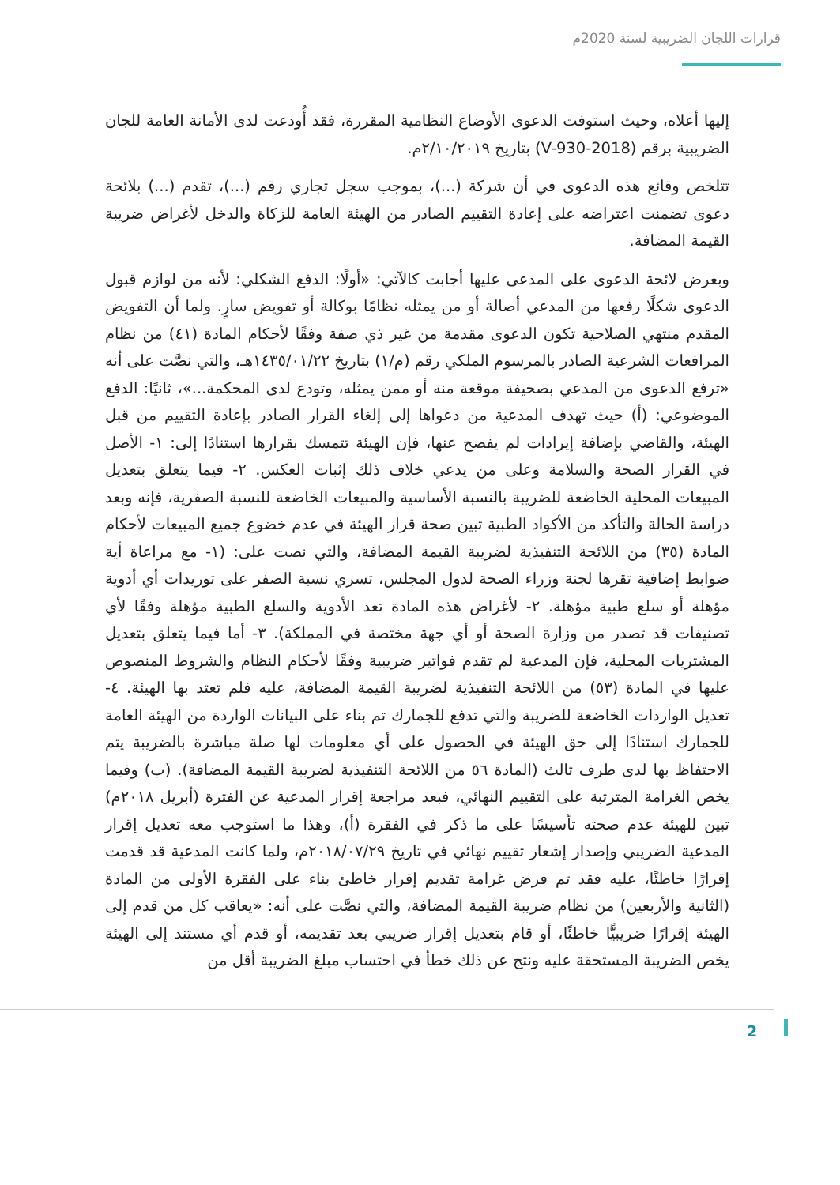قرارات اللجان الضريبية لسنة 2020م
إليها أعلاه، وحيث استوفت الدعوى الأوضاع النظامية المقررة، فقد أُودعت لدى الأمانة العامة للجان الضريبية برقم (V-930-2018) بتاريخ ٢/١٠/٢٠١٩م.
تتلخص وقائع هذه الدعوى في أن شركة (...)، بموجب سجل تجاري رقم (...)، تقدم (...) بلائحة دعوى تضمنت اعتراضه على إعادة التقييم الصادر من الهيئة العامة للزكاة والدخل لأغراض ضريبة القيمة المضافة.
وبعرض لائحة الدعوى على المدعى عليها أجابت كالآتي: «أولًا: الدفع الشكلي: لأنه من لوازم قبول الدعوى شكلًا رفعها من المدعي أصالة أو من يمثله نظامًا بوكالة أو تفويض سارٍ. ولما أن التفويض المقدم منتهي الصلاحية تكون الدعوى مقدمة من غير ذي صفة وفقًا لأحكام المادة (٤١) من نظام المرافعات الشرعية الصادر بالمرسوم الملكي رقم (م/١) بتاريخ ١٤٣٥/٠١/٢٢هـ، والتي نصَّت على أنه «ترفع الدعوى من المدعي بصحيفة موقعة منه أو ممن يمثله، وتودع لدى المحكمة...»، ثانيًا: الدفع الموضوعي: (أ) حيث تهدف المدعية من دعواها إلى إلغاء القرار الصادر بإعادة التقييم من قبل الهيئة، والقاضي بإضافة إيرادات لم يفصح عنها، فإن الهيئة تتمسك بقرارها استنادًا إلى: ١- الأصل في القرار الصحة والسلامة وعلى من يدعي خلاف ذلك إثبات العكس. ٢- فيما يتعلق بتعديل المبيعات المحلية الخاضعة للضريبة بالنسبة الأساسية والمبيعات الخاضعة للنسبة الصفرية، فإنه وبعد دراسة الحالة والتأكد من الأكواد الطبية تبين صحة قرار الهيئة في عدم خضوع جميع المبيعات لأحكام المادة (٣٥) من اللائحة التنفيذية لضريبة القيمة المضافة، والتي نصت على: (١- مع مراعاة أية ضوابط إضافية تقرها لجنة وزراء الصحة لدول المجلس، تسري نسبة الصفر على توريدات أي أدوية مؤهلة أو سلع طبية مؤهلة. ٢- لأغراض هذه المادة تعد الأدوية والسلع الطبية مؤهلة وفقًا لأي تصنيفات قد تصدر من وزارة الصحة أو أي جهة مختصة في المملكة). ٣- أما فيما يتعلق بتعديل المشتريات المحلية، فإن المدعية لم تقدم فواتير ضريبية وفقًا لأحكام النظام والشروط المنصوص عليها في المادة (٥٣) من اللائحة التنفيذية لضريبة القيمة المضافة، عليه فلم تعتد بها الهيئة. ٤- تعديل الواردات الخاضعة للضريبة والتي تدفع للجمارك تم بناء على البيانات الواردة من الهيئة العامة للجمارك استنادًا إلى حق الهيئة في الحصول على أي معلومات لها صلة مباشرة بالضريبة يتم الاحتفاظ بها لدى طرف ثالث (المادة ٥٦ من اللائحة التنفيذية لضريبة القيمة المضافة). (ب) وفيما يخص الغرامة المترتبة على التقييم النهائي، فبعد مراجعة إقرار المدعية عن الفترة (أبريل ٢٠١٨م) تبين للهيئة عدم صحته تأسيسًا على ما ذكر في الفقرة (أ)، وهذا ما استوجب معه تعديل إقرار المدعية الضريبي وإصدار إشعار تقييم نهائي في تاريخ ٢٠١٨/٠٧/٢٩م، ولما كانت المدعية قد قدمت إقرارًا خاطئًا، عليه فقد تم فرض غرامة تقديم إقرار خاطئ بناء على الفقرة الأولى من المادة (الثانية والأربعين) من نظام ضريبة القيمة المضافة، والتي نصَّت على أنه: «يعاقب كل من قدم إلى الهيئة إقرارًا ضريبيًّا خاطئًا، أو قام بتعديل إقرار ضريبي بعد تقديمه، أو قدم أي مستند إلى الهيئة يخص الضريبة المستحقة عليه ونتج عن ذلك خطأ في احتساب مبلغ الضريبة أقل من
2